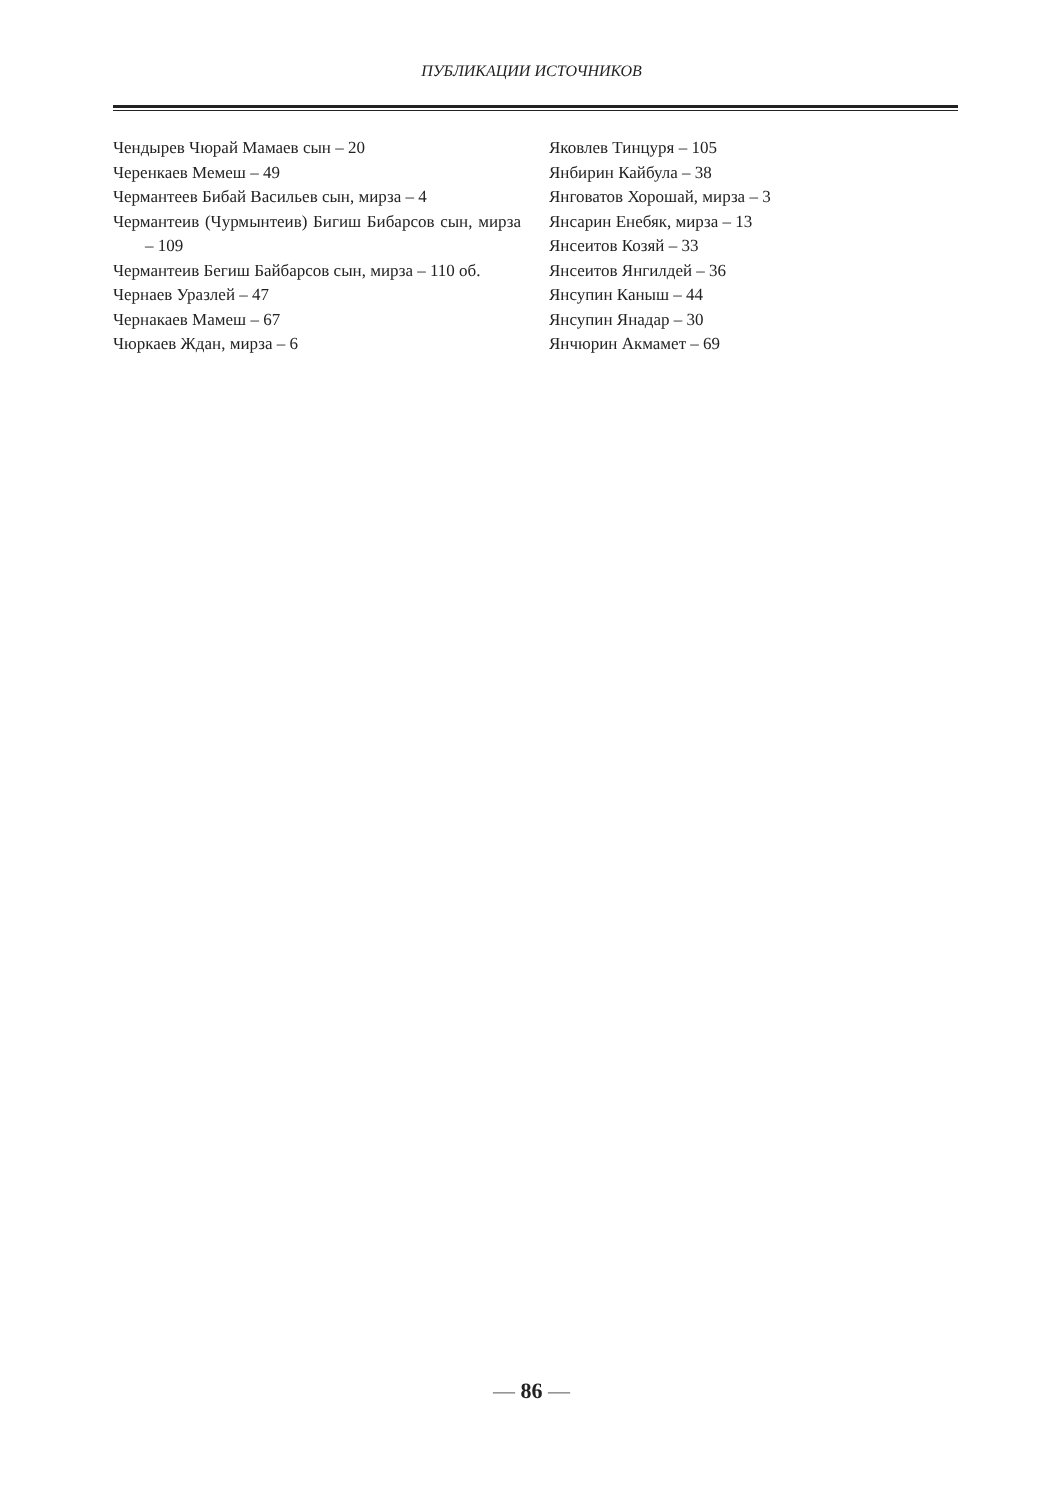ПУБЛИКАЦИИ ИСТОЧНИКОВ
Чендырев Чюрай Мамаев сын – 20
Черенкаев Мемеш – 49
Чермантеев Бибай Васильев сын, мирза – 4
Чермантеив (Чурмынтеив) Бигиш Бибарсов сын, мирза – 109
Чермантеив Бегиш Байбарсов сын, мирза – 110 об.
Чернаев Уразлей – 47
Чернакаев Мамеш – 67
Чюркаев Ждан, мирза – 6
Яковлев Тинцуря – 105
Янбирин Кайбула – 38
Янговатов Хорошай, мирза – 3
Янсарин Енебяк, мирза – 13
Янсеитов Козяй – 33
Янсеитов Янгилдей – 36
Янсупин Каныш – 44
Янсупин Янадар – 30
Янчюрин Акмамет – 69
— 86 —